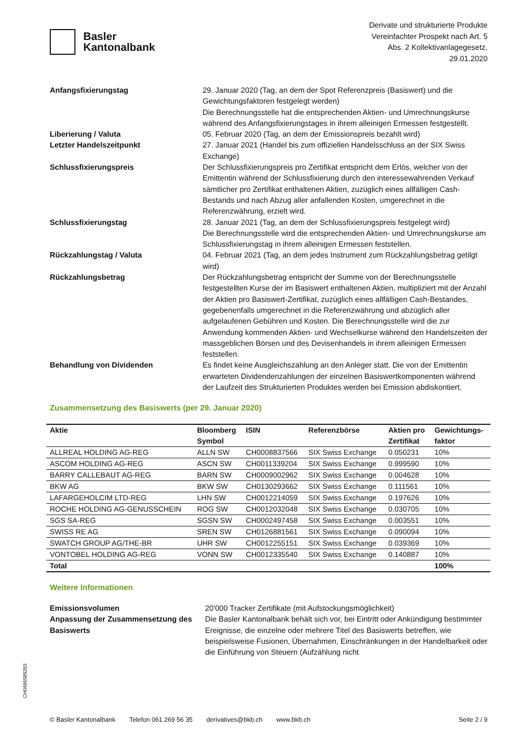Basler
Kantonalbank
Derivate und strukturierte Produkte
Vereinfachter Prospekt nach Art. 5
Abs. 2 Kollektivanlagegesetz,
29.01.2020
Anfangsfixierungstag 29. Januar 2020 (Tag, an dem der Spot Referenzpreis (Basiswert) und die Gewichtungsfaktoren festgelegt werden)
Die Berechnungsstelle hat die entsprechenden Aktien- und Umrechnungskurse während des Anfangsfixierungstages in ihrem alleinigen Ermessen festgestellt.
Liberierung / Valuta 05. Februar 2020 (Tag, an dem der Emissionspreis bezahlt wird)
Letzter Handelszeitpunkt 27. Januar 2021 (Handel bis zum offiziellen Handelsschluss an der SIX Swiss Exchange)
Schlussfixierungspreis Der Schlussfixierungspreis pro Zertifikat entspricht dem Erlös, welcher von der Emittentin während der Schlussfixierung durch den interessewahrenden Verkauf sämtlicher pro Zertifikat enthaltenen Aktien, zuzüglich eines allfälligen Cash-Bestands und nach Abzug aller anfallenden Kosten, umgerechnet in die Referenzwährung, erzielt wird.
Schlussfixierungstag 28. Januar 2021 (Tag, an dem der Schlussfixierungspreis festgelegt wird)
Die Berechnungsstelle wird die entsprechenden Aktien- und Umrechnungskurse am Schlussfixierungstag in ihrem alleinigen Ermessen feststellen.
Rückzahlungstag / Valuta 04. Februar 2021 (Tag, an dem jedes Instrument zum Rückzahlungsbetrag getilgt wird)
Rückzahlungsbetrag Der Rückzahlungsbetrag entspricht der Summe von der Berechnungsstelle festgestellten Kurse der im Basiswert enthaltenen Aktien, multipliziert mit der Anzahl der Aktien pro Basiswert-Zertifikat, zuzüglich eines allfälligen Cash-Bestandes, gegebenenfalls umgerechnet in die Referenzwährung und abzüglich aller aufgelaufenen Gebühren und Kosten. Die Berechnungsstelle wird die zur Anwendung kommenden Aktien- und Wechselkurse während den Handelszeiten der massgeblichen Börsen und des Devisenhandels in ihrem alleinigen Ermessen feststellen.
Behandlung von Dividenden Es findet keine Ausgleichszahlung an den Anleger statt. Die von der Emittentin erwarteten Dividendenzahlungen der einzelnen Basiswertkomponenten während der Laufzeit des Strukturierten Produktes werden bei Emission abdiskontiert.
Zusammensetzung des Basiswerts (per 29. Januar 2020)
| Aktie | Bloomberg Symbol | ISIN | Referenzbörse | Aktien pro Zertifikat | Gewichtungs- faktor |
| --- | --- | --- | --- | --- | --- |
| ALLREAL HOLDING AG-REG | ALLN SW | CH0008837566 | SIX Swiss Exchange | 0.050231 | 10% |
| ASCOM HOLDING AG-REG | ASCN SW | CH0011339204 | SIX Swiss Exchange | 0.999590 | 10% |
| BARRY CALLEBAUT AG-REG | BARN SW | CH0009002962 | SIX Swiss Exchange | 0.004628 | 10% |
| BKW AG | BKW SW | CH0130293662 | SIX Swiss Exchange | 0.111561 | 10% |
| LAFARGEHOLCIM LTD-REG | LHN SW | CH0012214059 | SIX Swiss Exchange | 0.197626 | 10% |
| ROCHE HOLDING AG-GENUSSCHEIN | ROG SW | CH0012032048 | SIX Swiss Exchange | 0.030705 | 10% |
| SGS SA-REG | SGSN SW | CH0002497458 | SIX Swiss Exchange | 0.003551 | 10% |
| SWISS RE AG | SREN SW | CH0126881561 | SIX Swiss Exchange | 0.090094 | 10% |
| SWATCH GROUP AG/THE-BR | UHR SW | CH0012255151 | SIX Swiss Exchange | 0.039369 | 10% |
| VONTOBEL HOLDING AG-REG | VONN SW | CH0012335540 | SIX Swiss Exchange | 0.140887 | 10% |
| Total | | | | | 100% |
Weitere Informationen
Emissionsvolumen 20'000 Tracker Zertifikate (mit Aufstockungsmöglichkeit)
Anpassung der Zusammensetzung des Basiswerts
Die Basler Kantonalbank behält sich vor, bei Eintritt oder Ankündigung bestimmter Ereignisse, die einzelne oder mehrere Titel des Basiswerts betreffen, wie beispielsweise Fusionen, Übernahmen, Einschränkungen in der Handelbarkeit oder die Einführung von Steuern (Aufzählung nicht
CH0486589283
© Basler Kantonalbank Telefon 061 269 56 35 derivatives@bkb.ch www.bkb.ch Seite 2 / 9